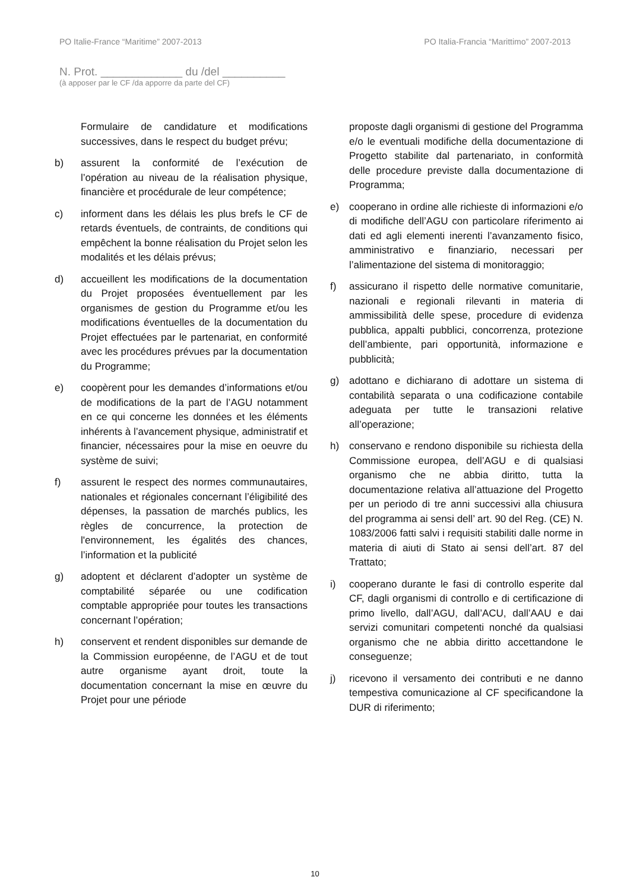PO Italie-France “Maritime” 2007-2013 PO Italia-Francia “Marittimo” 2007-2013
N. Prot. _____________ du /del __________
(à apposer par le CF /da apporre da parte del CF)
Formulaire de candidature et modifications successives, dans le respect du budget prévu;
b) assurent la conformité de l’exécution de l’opération au niveau de la réalisation physique, financière et procédurale de leur compétence;
c) informent dans les délais les plus brefs le CF de retards éventuels, de contraints, de conditions qui empêchent la bonne réalisation du Projet selon les modalités et les délais prévus;
d) accueillent les modifications de la documentation du Projet proposées éventuellement par les organismes de gestion du Programme et/ou les modifications éventuelles de la documentation du Projet effectuées par le partenariat, en conformité avec les procédures prévues par la documentation du Programme;
e) coopèrent pour les demandes d’informations et/ou de modifications de la part de l’AGU notamment en ce qui concerne les données et les éléments inhérents à l’avancement physique, administratif et financier, nécessaires pour la mise en oeuvre du système de suivi;
f) assurent le respect des normes communautaires, nationales et régionales concernant l’éligibilité des dépenses, la passation de marchés publics, les règles de concurrence, la protection de l'environnement, les égalités des chances, l’information et la publicité
g) adoptent et déclarent d’adopter un système de comptabilité séparée ou une codification comptable appropriée pour toutes les transactions concernant l’opération;
h) conservent et rendent disponibles sur demande de la Commission européenne, de l’AGU et de tout autre organisme ayant droit, toute la documentation concernant la mise en œuvre du Projet pour une période
proposte dagli organismi di gestione del Programma e/o le eventuali modifiche della documentazione di Progetto stabilite dal partenariato, in conformità delle procedure previste dalla documentazione di Programma;
e) cooperano in ordine alle richieste di informazioni e/o di modifiche dell’AGU con particolare riferimento ai dati ed agli elementi inerenti l’avanzamento fisico, amministrativo e finanziario, necessari per l’alimentazione del sistema di monitoraggio;
f) assicurano il rispetto delle normative comunitarie, nazionali e regionali rilevanti in materia di ammissibilità delle spese, procedure di evidenza pubblica, appalti pubblici, concorrenza, protezione dell’ambiente, pari opportunità, informazione e pubblicità;
g) adottano e dichiarano di adottare un sistema di contabilità separata o una codificazione contabile adeguata per tutte le transazioni relative all’operazione;
h) conservano e rendono disponibile su richiesta della Commissione europea, dell’AGU e di qualsiasi organismo che ne abbia diritto, tutta la documentazione relativa all’attuazione del Progetto per un periodo di tre anni successivi alla chiusura del programma ai sensi dell’ art. 90 del Reg. (CE) N. 1083/2006 fatti salvi i requisiti stabiliti dalle norme in materia di aiuti di Stato ai sensi dell’art. 87 del Trattato;
i) cooperano durante le fasi di controllo esperite dal CF, dagli organismi di controllo e di certificazione di primo livello, dall’AGU, dall’ACU, dall’AAU e dai servizi comunitari competenti nonché da qualsiasi organismo che ne abbia diritto accettandone le conseguenze;
j) ricevono il versamento dei contributi e ne danno tempestiva comunicazione al CF specificandone la DUR di riferimento;
10